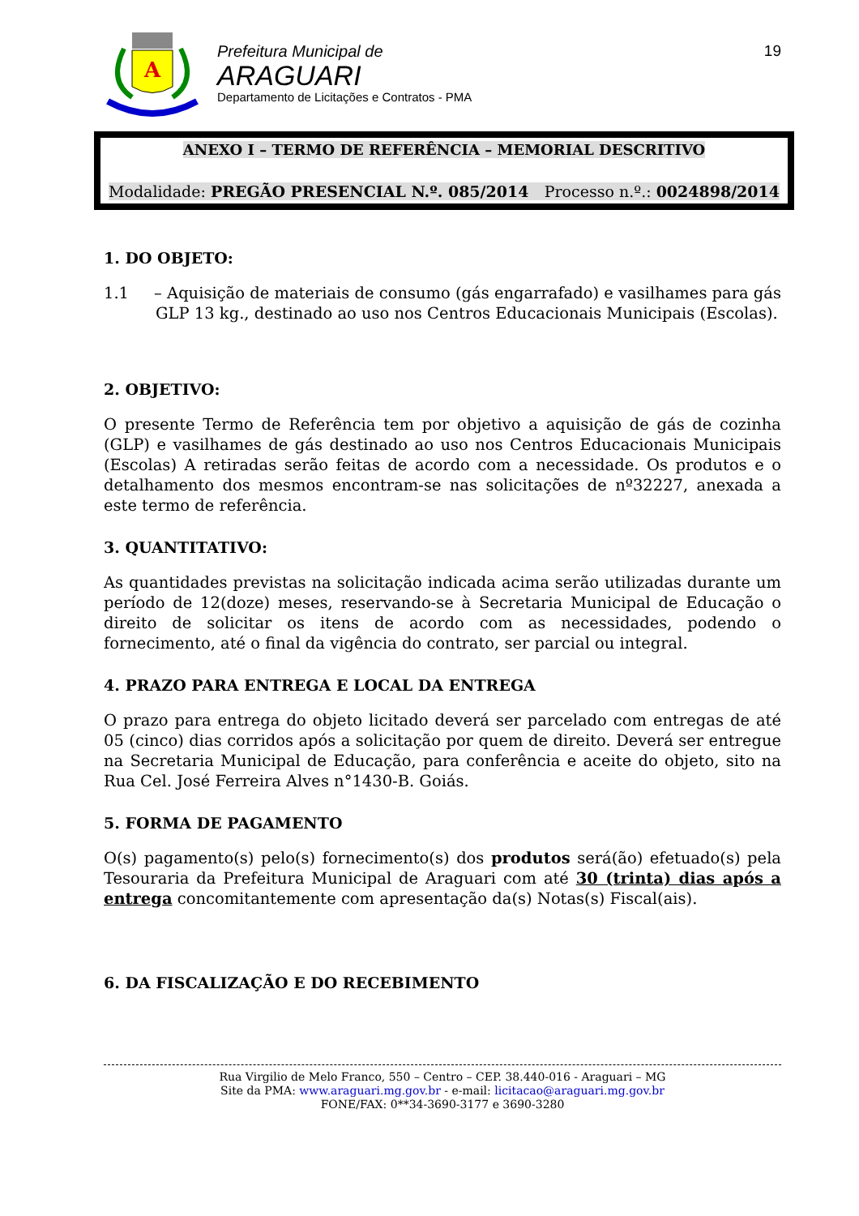A
Prefeitura Municipal de
ARAGUARI
Departamento de Licitações e Contratos - PMA
19
ANEXO I – TERMO DE REFERÊNCIA – MEMORIAL DESCRITIVO
Modalidade: PREGÃO PRESENCIAL N.º. 085/2014 Processo n.º.: 0024898/2014
1. DO OBJETO:
1.1 – Aquisição de materiais de consumo (gás engarrafado) e vasilhames para gás GLP 13 kg., destinado ao uso nos Centros Educacionais Municipais (Escolas).
2. OBJETIVO:
O presente Termo de Referência tem por objetivo a aquisição de gás de cozinha (GLP) e vasilhames de gás destinado ao uso nos Centros Educacionais Municipais (Escolas) A retiradas serão feitas de acordo com a necessidade. Os produtos e o detalhamento dos mesmos encontram-se nas solicitações de nº32227, anexada a este termo de referência.
3. QUANTITATIVO:
As quantidades previstas na solicitação indicada acima serão utilizadas durante um período de 12(doze) meses, reservando-se à Secretaria Municipal de Educação o direito de solicitar os itens de acordo com as necessidades, podendo o fornecimento, até o final da vigência do contrato, ser parcial ou integral.
4. PRAZO PARA ENTREGA E LOCAL DA ENTREGA
O prazo para entrega do objeto licitado deverá ser parcelado com entregas de até 05 (cinco) dias corridos após a solicitação por quem de direito. Deverá ser entregue na Secretaria Municipal de Educação, para conferência e aceite do objeto, sito na Rua Cel. José Ferreira Alves n°1430-B. Goiás.
5. FORMA DE PAGAMENTO
O(s) pagamento(s) pelo(s) fornecimento(s) dos produtos será(ão) efetuado(s) pela Tesouraria da Prefeitura Municipal de Araguari com até 30 (trinta) dias após a entrega concomitantemente com apresentação da(s) Notas(s) Fiscal(ais).
6. DA FISCALIZAÇÃO E DO RECEBIMENTO
Rua Virgilio de Melo Franco, 550 – Centro – CEP. 38.440-016 - Araguari – MG
Site da PMA: www.araguari.mg.gov.br - e-mail: licitacao@araguari.mg.gov.br
FONE/FAX: 0**34-3690-3177 e 3690-3280